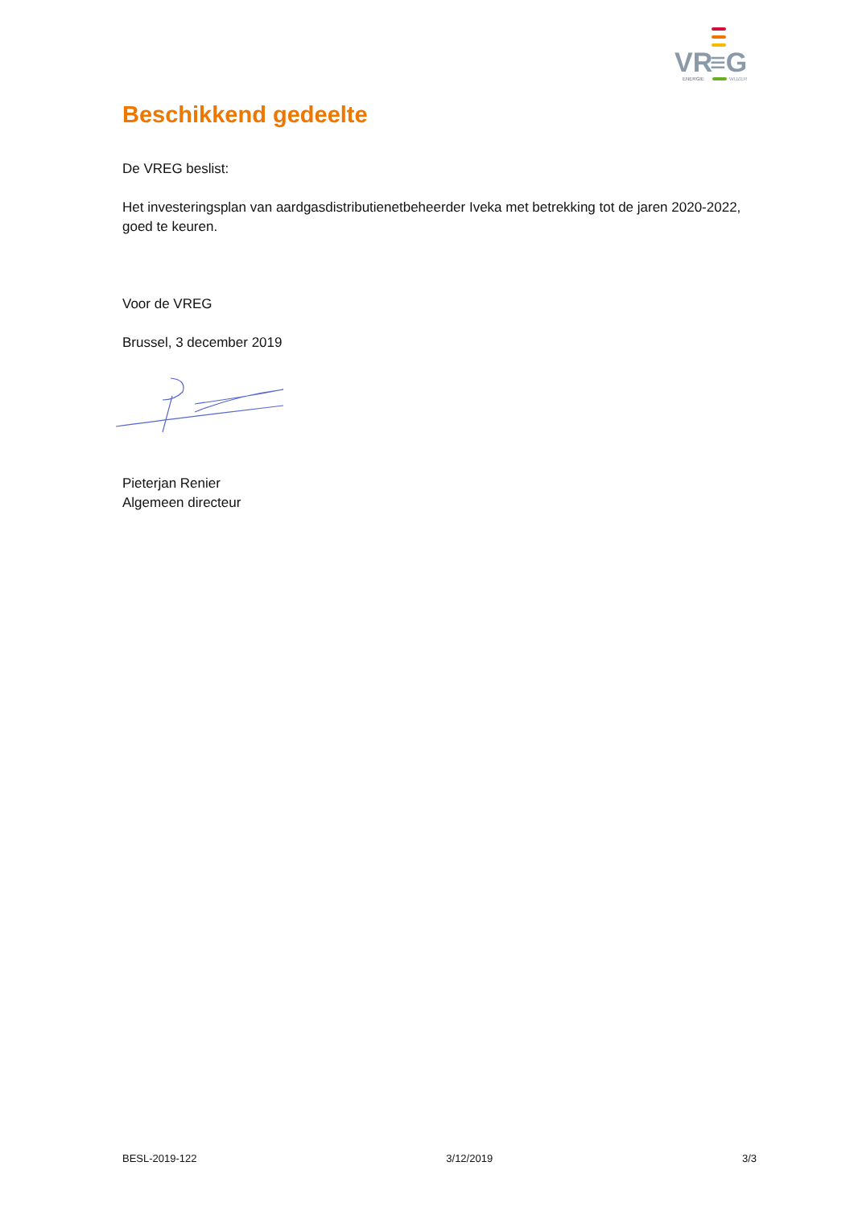VR
≡G
ENERGIE
WIJZER
Beschikkend gedeelte
De VREG beslist:
Het investeringsplan van aardgasdistributienetbeheerder Iveka met betrekking tot de jaren 2020-2022, goed te keuren.
Voor de VREG
Brussel, 3 december 2019
Pieterjan Renier
Algemeen directeur
BESL-2019-122 3/12/2019 3/3